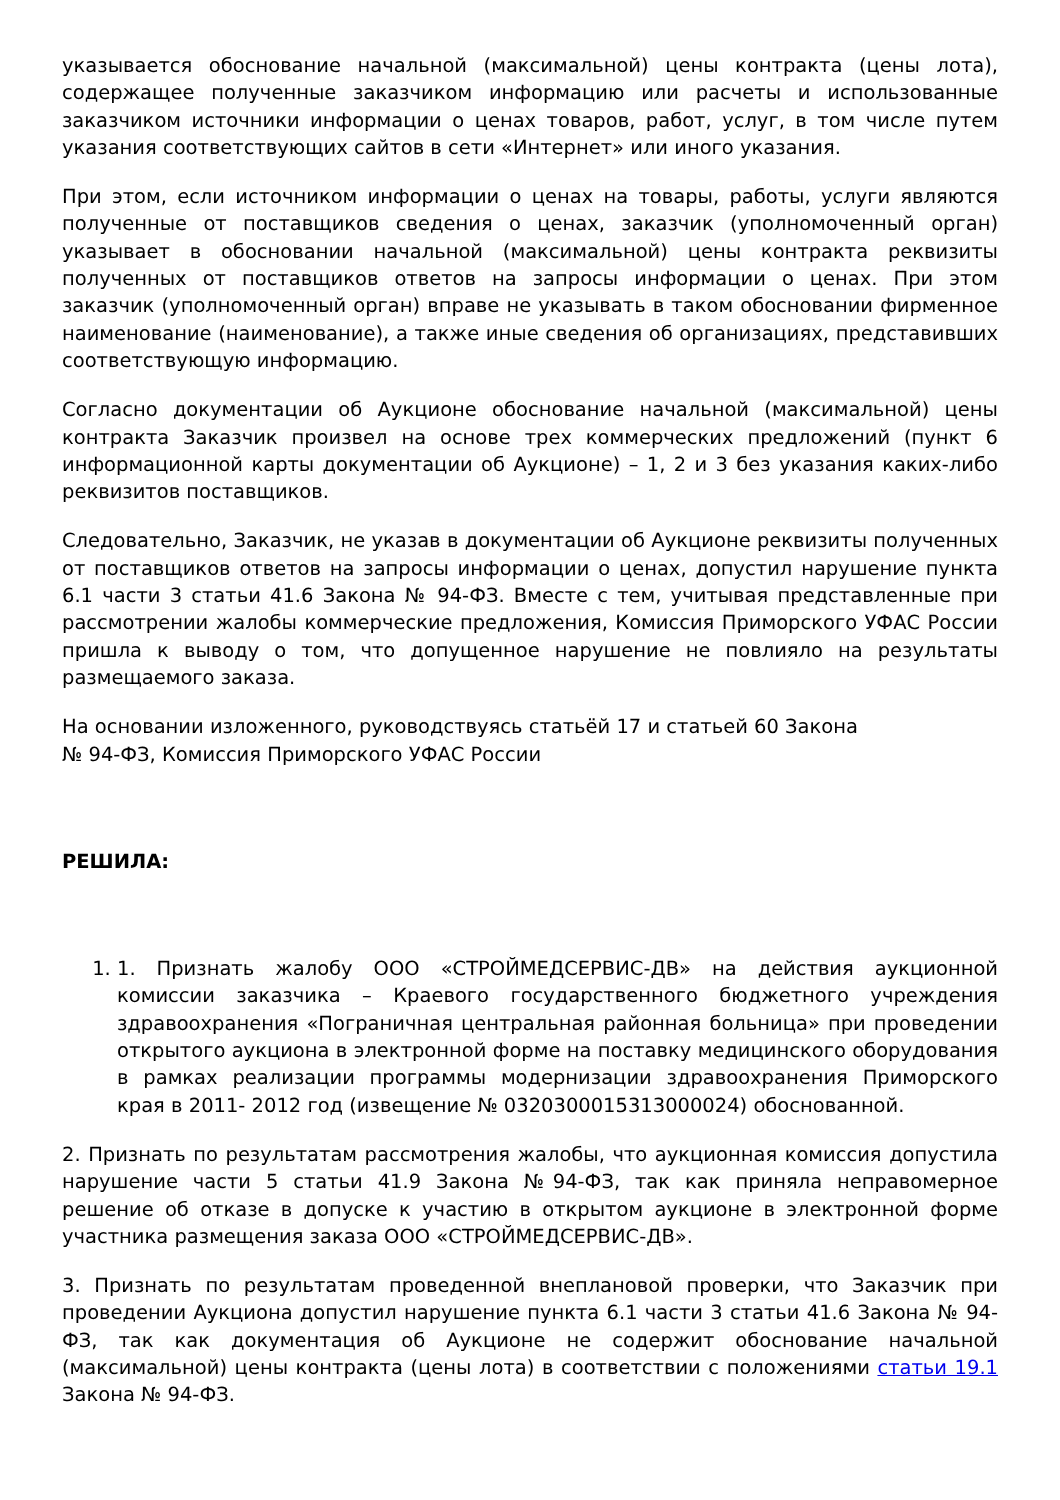указывается обоснование начальной (максимальной) цены контракта (цены лота), содержащее полученные заказчиком информацию или расчеты и использованные заказчиком источники информации о ценах товаров, работ, услуг, в том числе путем указания соответствующих сайтов в сети «Интернет» или иного указания.
При этом, если источником информации о ценах на товары, работы, услуги являются полученные от поставщиков сведения о ценах, заказчик (уполномоченный орган) указывает в обосновании начальной (максимальной) цены контракта реквизиты полученных от поставщиков ответов на запросы информации о ценах. При этом заказчик (уполномоченный орган) вправе не указывать в таком обосновании фирменное наименование (наименование), а также иные сведения об организациях, представивших соответствующую информацию.
Согласно документации об Аукционе обоснование начальной (максимальной) цены контракта Заказчик произвел на основе трех коммерческих предложений (пункт 6 информационной карты документации об Аукционе) – 1, 2 и 3 без указания каких-либо реквизитов поставщиков.
Следовательно, Заказчик, не указав в документации об Аукционе реквизиты полученных от поставщиков ответов на запросы информации о ценах, допустил нарушение пункта 6.1 части 3 статьи 41.6 Закона № 94-ФЗ. Вместе с тем, учитывая представленные при рассмотрении жалобы коммерческие предложения, Комиссия Приморского УФАС России пришла к выводу о том, что допущенное нарушение не повлияло на результаты размещаемого заказа.
На основании изложенного, руководствуясь статьёй 17 и статьей 60 Закона
№ 94-ФЗ, Комиссия Приморского УФАС России
РЕШИЛА:
1. 1. Признать жалобу ООО «СТРОЙМЕДСЕРВИС-ДВ» на действия аукционной комиссии заказчика – Краевого государственного бюджетного учреждения здравоохранения «Пограничная центральная районная больница» при проведении открытого аукциона в электронной форме на поставку медицинского оборудования в рамках реализации программы модернизации здравоохранения Приморского края в 2011- 2012 год (извещение № 0320300015313000024) обоснованной.
2. Признать по результатам рассмотрения жалобы, что аукционная комиссия допустила нарушение части 5 статьи 41.9 Закона №94-ФЗ, так как приняла неправомерное решение об отказе в допуске к участию в открытом аукционе в электронной форме участника размещения заказа ООО «СТРОЙМЕДСЕРВИС-ДВ».
3. Признать по результатам проведенной внеплановой проверки, что Заказчик при проведении Аукциона допустил нарушение пункта 6.1 части 3 статьи 41.6 Закона № 94-ФЗ, так как документация об Аукционе не содержит обоснование начальной (максимальной) цены контракта (цены лота) в соответствии с положениями статьи 19.1 Закона № 94-ФЗ.